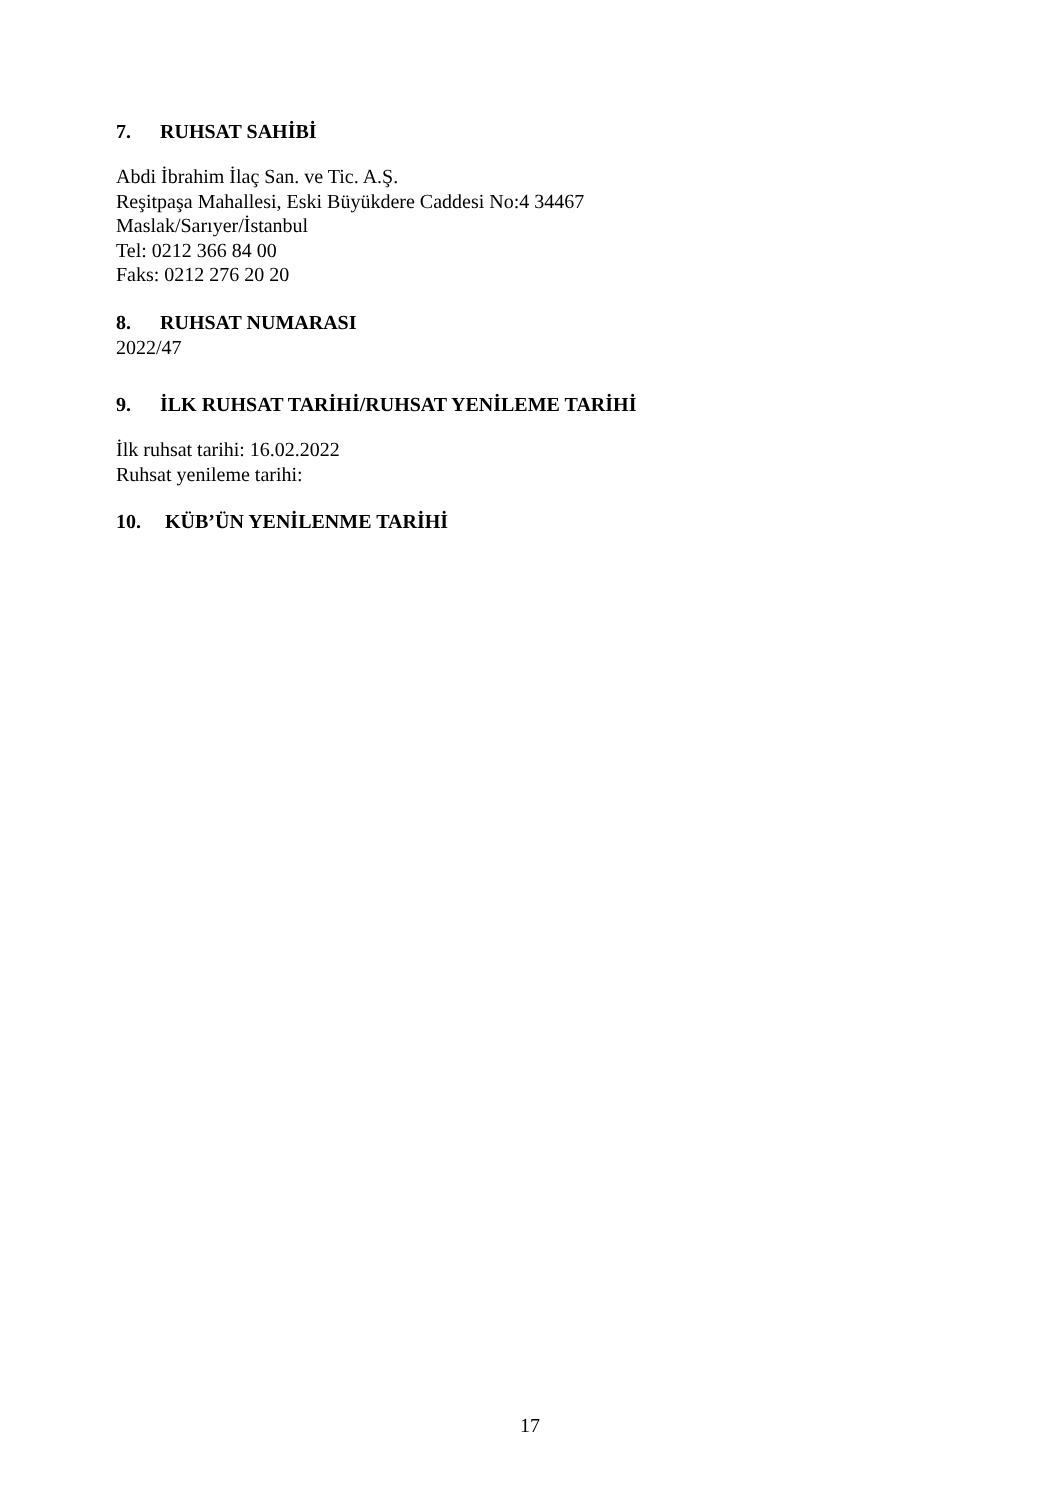7. RUHSAT SAHİBİ
Abdi İbrahim İlaç San. ve Tic. A.Ş.
Reşitpaşa Mahallesi, Eski Büyükdere Caddesi No:4 34467
Maslak/Sarıyer/İstanbul
Tel: 0212 366 84 00
Faks: 0212 276 20 20
8. RUHSAT NUMARASI
2022/47
9. İLK RUHSAT TARİHİ/RUHSAT YENİLEME TARİHİ
İlk ruhsat tarihi: 16.02.2022
Ruhsat yenileme tarihi:
10. KÜB’ÜN YENİLENME TARİHİ
17